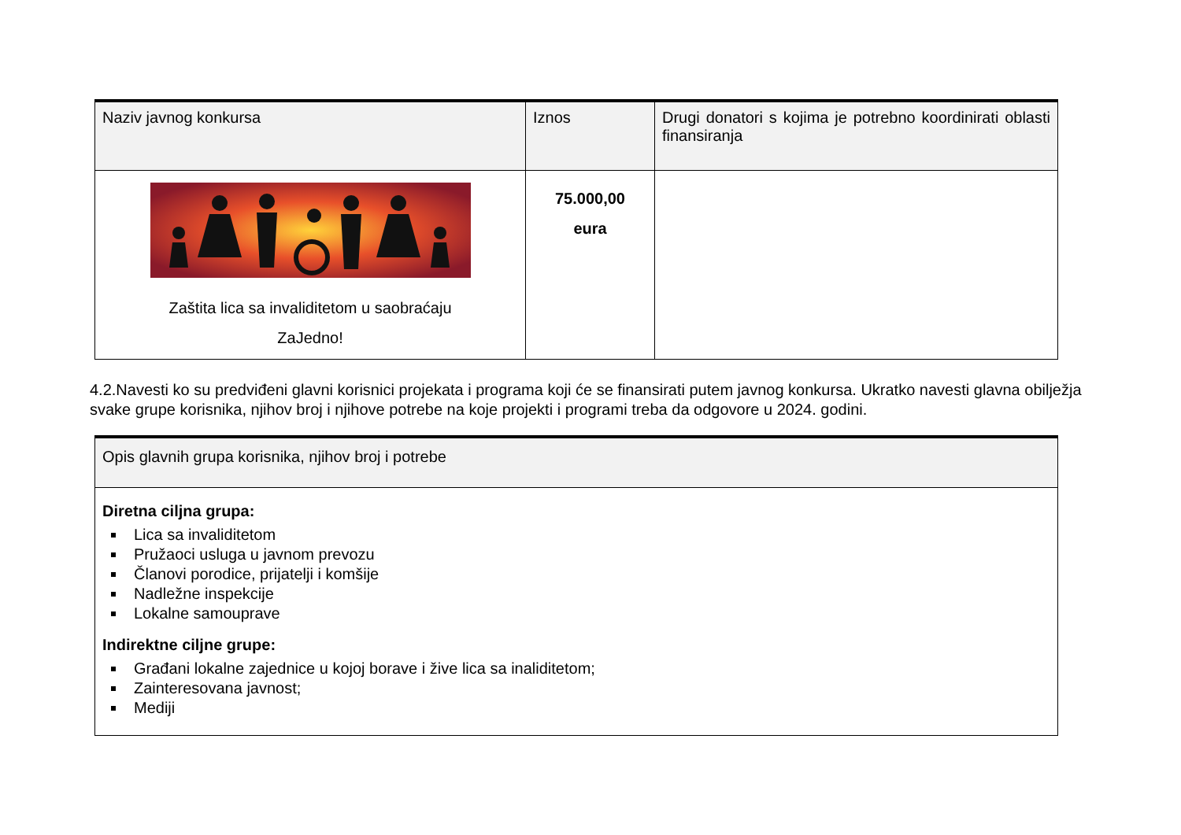| Naziv javnog konkursa | Iznos | Drugi donatori s kojima je potrebno koordinirati oblasti finansiranja |
| --- | --- | --- |
| Zaštita lica sa invaliditetom u saobraćaju ZaJedno! | 75.000,00 eura | |
4.2.Navesti ko su predviđeni glavni korisnici projekata i programa koji će se finansirati putem javnog konkursa. Ukratko navesti glavna obilježja svake grupe korisnika, njihov broj i njihove potrebe na koje projekti i programi treba da odgovore u 2024. godini.
| Opis glavnih grupa korisnika, njihov broj i potrebe |
| --- |
| Diretna ciljna grupa: Lica sa invaliditetom Pružaoci usluga u javnom prevozu Članovi porodice, prijatelji i komšije Nadležne inspekcije Lokalne samouprave Indirektne ciljne grupe: Građani lokalne zajednice u kojoj borave i žive lica sa inaliditetom; Zainteresovana javnost; Mediji |